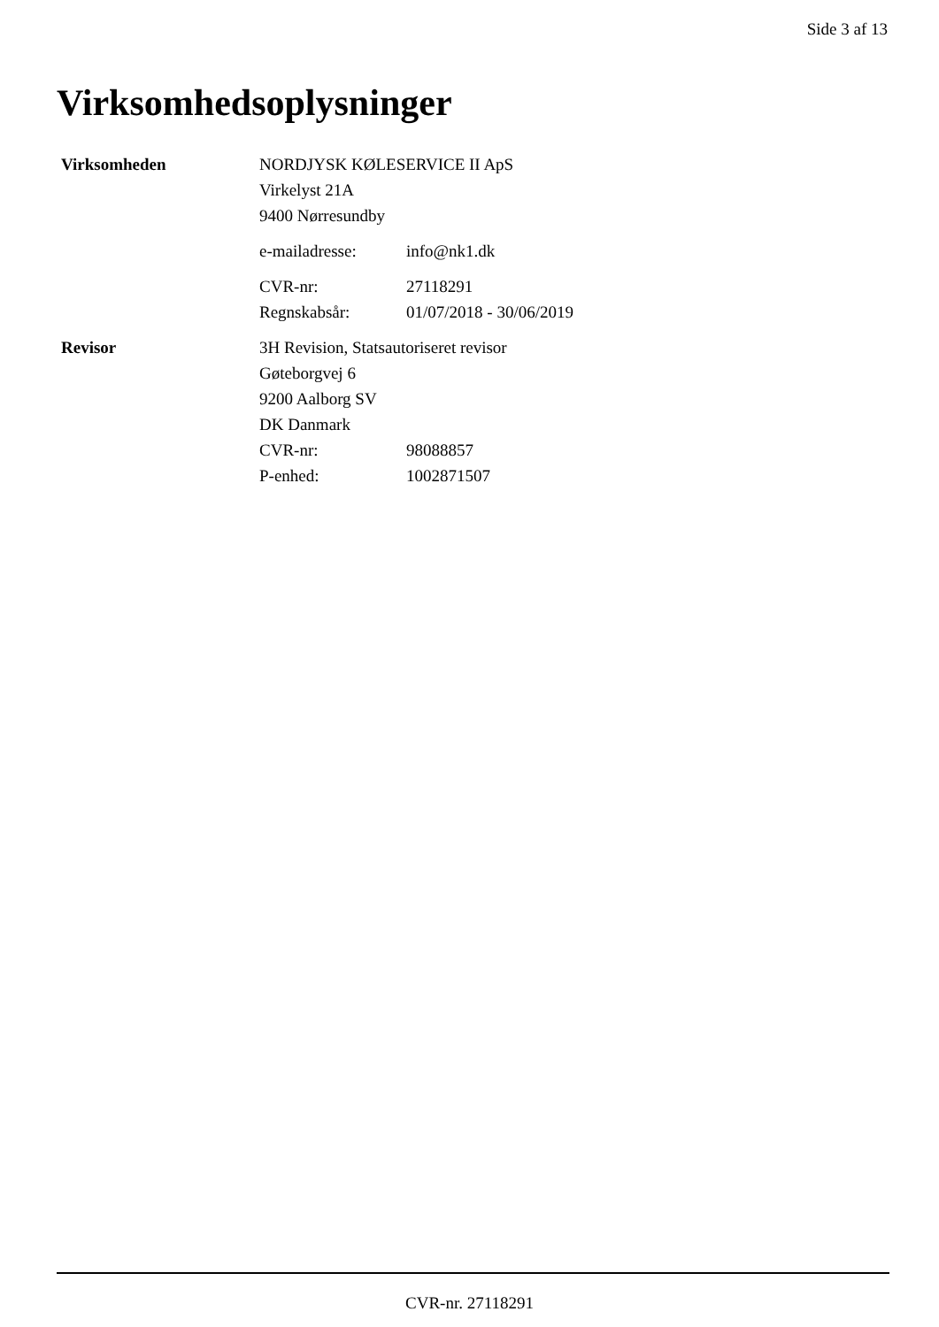Side 3 af 13
Virksomhedsoplysninger
| Virksomheden | NORDJYSK KØLESERVICE II ApS | |
| | Virkelyst 21A | |
| | 9400 Nørresundby | |
| | e-mailadresse: | info@nk1.dk |
| | CVR-nr: | 27118291 |
| | Regnskabsår: | 01/07/2018 - 30/06/2019 |
| Revisor | 3H Revision, Statsautoriseret revisor | |
| | Gøteborgvej 6 | |
| | 9200 Aalborg SV | |
| | DK Danmark | |
| | CVR-nr: | 98088857 |
| | P-enhed: | 1002871507 |
CVR-nr. 27118291